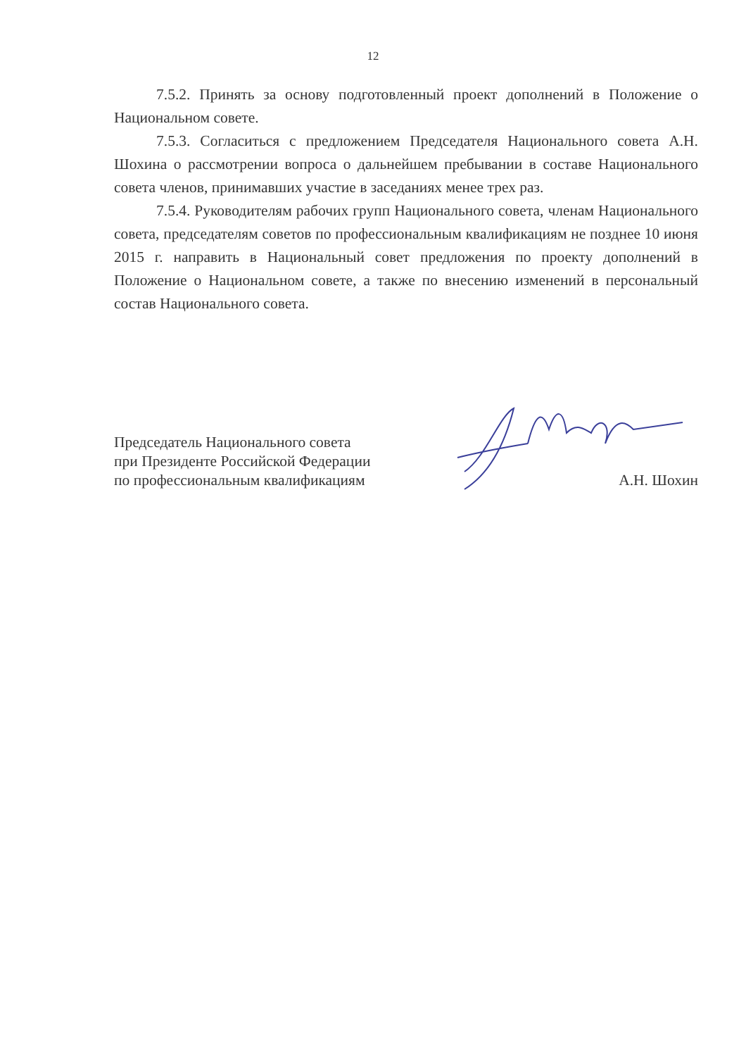12
7.5.2. Принять за основу подготовленный проект дополнений в Положение о Национальном совете.
7.5.3. Согласиться с предложением Председателя Национального совета А.Н. Шохина о рассмотрении вопроса о дальнейшем пребывании в составе Национального совета членов, принимавших участие в заседаниях менее трех раз.
7.5.4. Руководителям рабочих групп Национального совета, членам Национального совета, председателям советов по профессиональным квалификациям не позднее 10 июня 2015 г. направить в Национальный совет предложения по проекту дополнений в Положение о Национальном совете, а также по внесению изменений в персональный состав Национального совета.
Председатель Национального совета
при Президенте Российской Федерации
по профессиональным квалификациям
А.Н. Шохин